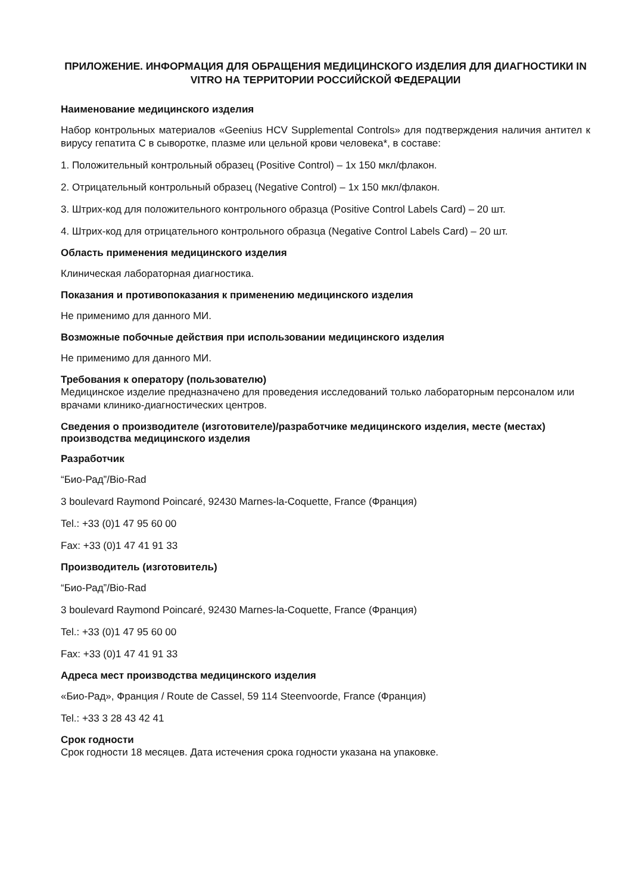ПРИЛОЖЕНИЕ. ИНФОРМАЦИЯ ДЛЯ ОБРАЩЕНИЯ МЕДИЦИНСКОГО ИЗДЕЛИЯ ДЛЯ ДИАГНОСТИКИ IN VITRO НА ТЕРРИТОРИИ РОССИЙСКОЙ ФЕДЕРАЦИИ
Наименование медицинского изделия
Набор контрольных материалов «Geenius HCV Supplemental Controls» для подтверждения наличия антител к вирусу гепатита С в сыворотке, плазме или цельной крови человека*, в составе:
1. Положительный контрольный образец (Positive Control) – 1x 150 мкл/флакон.
2. Отрицательный контрольный образец (Negative Control) – 1x 150 мкл/флакон.
3. Штрих-код для положительного контрольного образца (Positive Control Labels Card) – 20 шт.
4. Штрих-код для отрицательного контрольного образца (Negative Control Labels Card) – 20 шт.
Область применения медицинского изделия
Клиническая лабораторная диагностика.
Показания и противопоказания к применению медицинского изделия
Не применимо для данного МИ.
Возможные побочные действия при использовании медицинского изделия
Не применимо для данного МИ.
Требования к оператору (пользователю)
Медицинское изделие предназначено для проведения исследований только лабораторным персоналом или врачами клинико-диагностических центров.
Сведения о производителе (изготовителе)/разработчике медицинского изделия, месте (местах) производства медицинского изделия
Разработчик
“Био-Рад”/Bio-Rad
3 boulevard Raymond Poincaré, 92430 Marnes-la-Coquette, France (Франция)
Tel.: +33 (0)1 47 95 60 00
Fax: +33 (0)1 47 41 91 33
Производитель (изготовитель)
“Био-Рад”/Bio-Rad
3 boulevard Raymond Poincaré, 92430 Marnes-la-Coquette, France (Франция)
Tel.: +33 (0)1 47 95 60 00
Fax: +33 (0)1 47 41 91 33
Адреса мест производства медицинского изделия
«Био-Рад», Франция / Route de Cassel, 59 114 Steenvoorde, France (Франция)
Tel.: +33 3 28 43 42 41
Срок годности
Срок годности 18 месяцев. Дата истечения срока годности указана на упаковке.